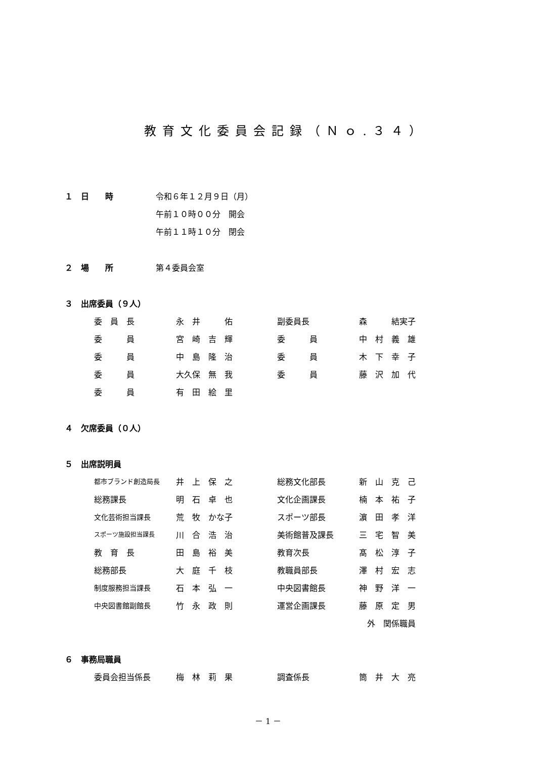教育文化委員会記録（Ｎｏ.３４）
１　日　　時 令和６年１２月９日（月）
午前１０時００分　開会
午前１１時１０分　閉会
２　場　　所 第４委員会室
３　出席委員（９人）
| 委 員 長 | 永 井 佑 | 副委員長 | 森 結実子 |
| 委 員 | 宮 崎 吉 輝 | 委 員 | 中 村 義 雄 |
| 委 員 | 中 島 隆 治 | 委 員 | 木 下 幸 子 |
| 委 員 | 大久保 無 我 | 委 員 | 藤 沢 加 代 |
| 委 員 | 有 田 絵 里 | | |
４　欠席委員（０人）
５　出席説明員
| 都市ブランド創造局長 | 井 上 保 之 | 総務文化部長 | 新 山 克 己 |
| 総務課長 | 明 石 卓 也 | 文化企画課長 | 楠 本 祐 子 |
| 文化芸術担当課長 | 荒 牧 かな子 | スポーツ部長 | 濵 田 孝 洋 |
| スポーツ施設担当課長 | 川 合 浩 治 | 美術館普及課長 | 三 宅 智 美 |
| 教 育 長 | 田 島 裕 美 | 教育次長 | 髙 松 淳 子 |
| 総務部長 | 大 庭 千 枝 | 教職員部長 | 澤 村 宏 志 |
| 制度服務担当課長 | 石 本 弘 一 | 中央図書館長 | 神 野 洋 一 |
| 中央図書館副館長 | 竹 永 政 則 | 運営企画課長 | 藤 原 定 男 |
| | | | 外 関係職員 |
６　事務局職員
| 委員会担当係長 | 梅 林 莉 果 | 調査係長 | 筒 井 大 亮 |
－ 1 －